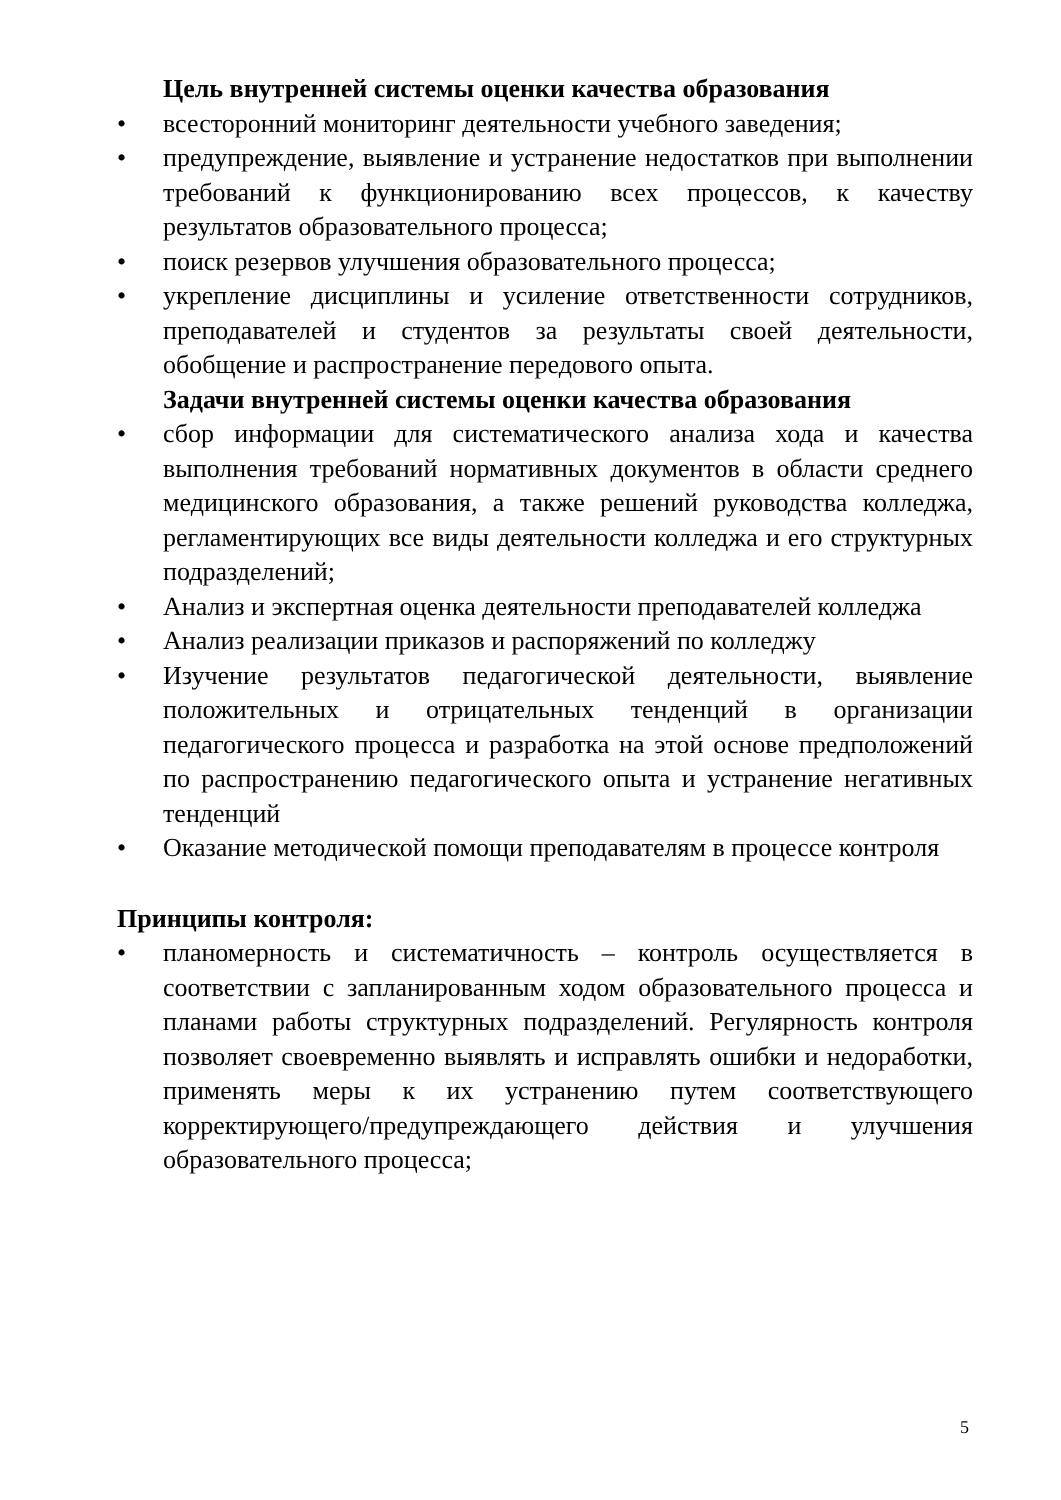Цель внутренней системы оценки качества образования
• всесторонний мониторинг деятельности учебного заведения;
• предупреждение, выявление и устранение недостатков при выполнении требований к функционированию всех процессов, к качеству результатов образовательного процесса;
• поиск резервов улучшения образовательного процесса;
• укрепление дисциплины и усиление ответственности сотрудников, преподавателей и студентов за результаты своей деятельности, обобщение и распространение передового опыта.
Задачи внутренней системы оценки качества образования
• сбор информации для систематического анализа хода и качества выполнения требований нормативных документов в области среднего медицинского образования, а также решений руководства колледжа, регламентирующих все виды деятельности колледжа и его структурных подразделений;
• Анализ и экспертная оценка деятельности преподавателей колледжа
• Анализ реализации приказов и распоряжений по колледжу
• Изучение результатов педагогической деятельности, выявление положительных и отрицательных тенденций в организации педагогического процесса и разработка на этой основе предположений по распространению педагогического опыта и устранение негативных тенденций
• Оказание методической помощи преподавателям в процессе контроля
Принципы контроля:
• планомерность и систематичность – контроль осуществляется в соответствии с запланированным ходом образовательного процесса и планами работы структурных подразделений. Регулярность контроля позволяет своевременно выявлять и исправлять ошибки и недоработки, применять меры к их устранению путем соответствующего корректирующего/предупреждающего действия и улучшения образовательного процесса;
5